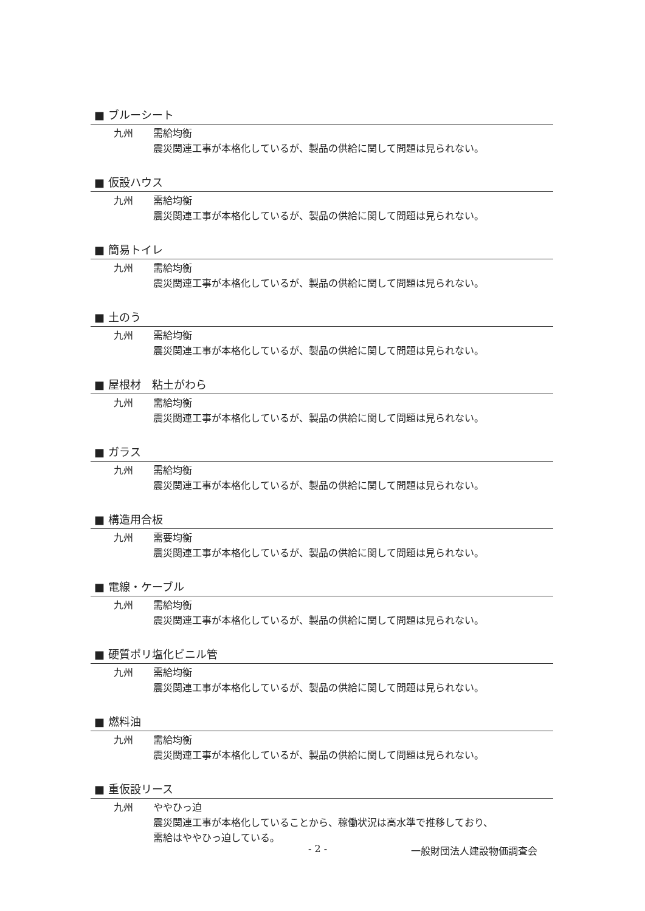■ ブルーシート
九州 需給均衡
震災関連工事が本格化しているが、製品の供給に関して問題は見られない。
■ 仮設ハウス
九州 需給均衡
震災関連工事が本格化しているが、製品の供給に関して問題は見られない。
■ 簡易トイレ
九州 需給均衡
震災関連工事が本格化しているが、製品の供給に関して問題は見られない。
■ 土のう
九州 需給均衡
震災関連工事が本格化しているが、製品の供給に関して問題は見られない。
■ 屋根材　粘土がわら
九州 需給均衡
震災関連工事が本格化しているが、製品の供給に関して問題は見られない。
■ ガラス
九州 需給均衡
震災関連工事が本格化しているが、製品の供給に関して問題は見られない。
■ 構造用合板
九州 需要均衡
震災関連工事が本格化しているが、製品の供給に関して問題は見られない。
■ 電線・ケーブル
九州 需給均衡
震災関連工事が本格化しているが、製品の供給に関して問題は見られない。
■ 硬質ポリ塩化ビニル管
九州 需給均衡
震災関連工事が本格化しているが、製品の供給に関して問題は見られない。
■ 燃料油
九州 需給均衡
震災関連工事が本格化しているが、製品の供給に関して問題は見られない。
■ 重仮設リース
九州 ややひっ迫
震災関連工事が本格化していることから、稼働状況は高水準で推移しており、
需給はややひっ迫している。
- 2 - 一般財団法人建設物価調査会